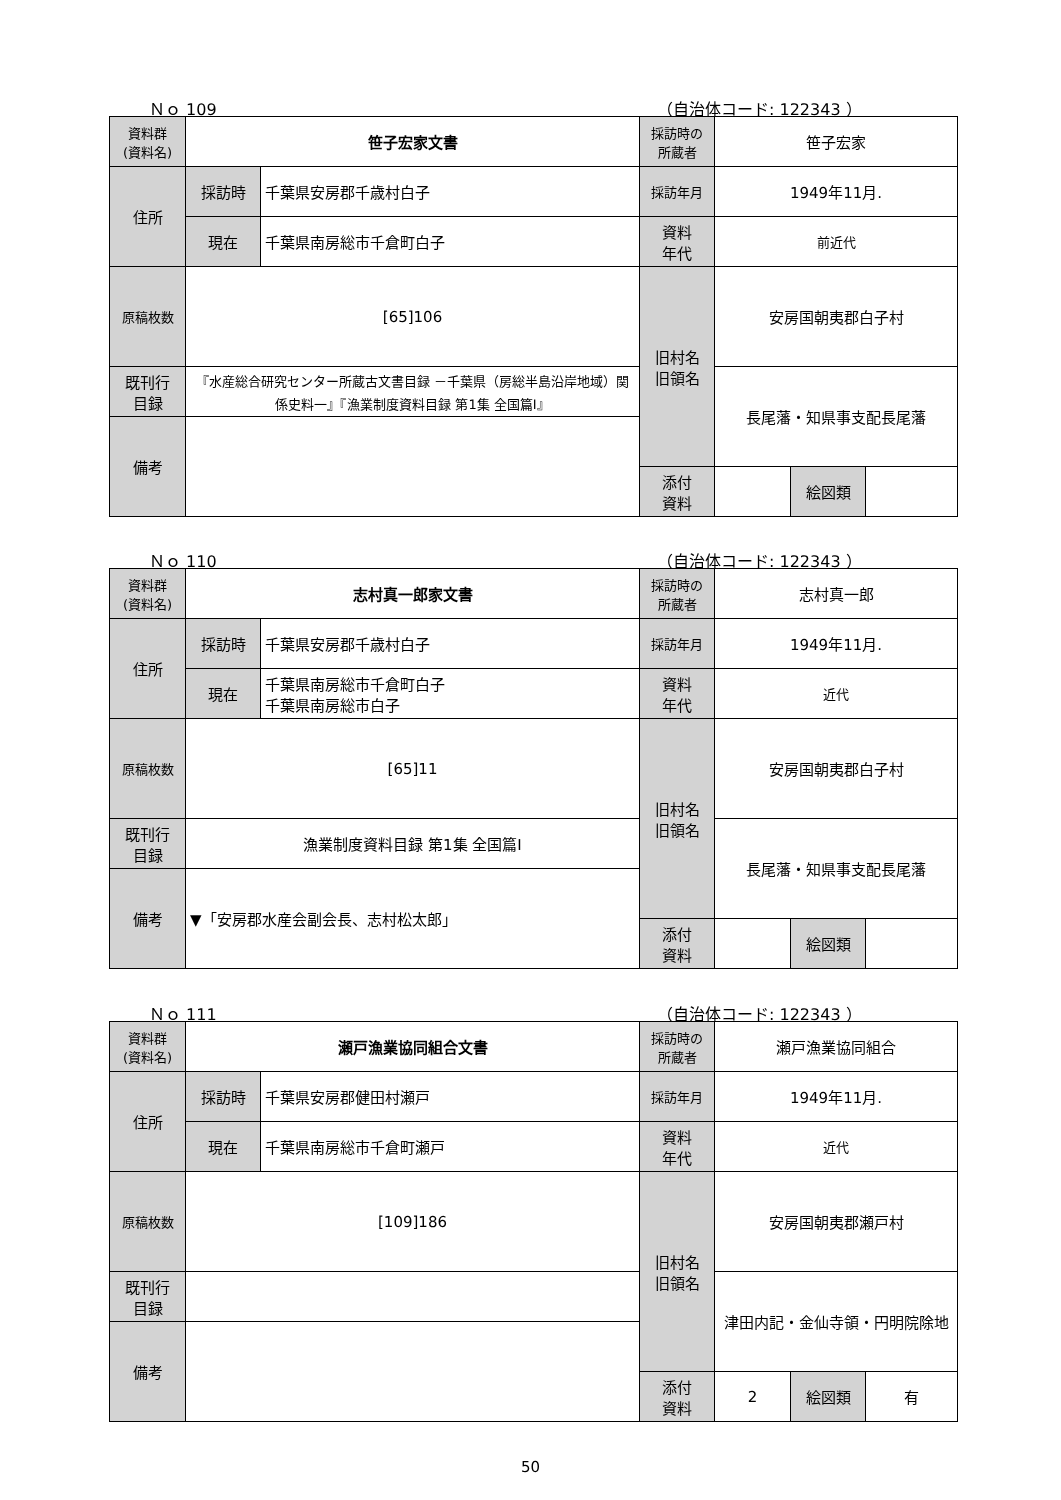Ｎｏ 109 （自治体コード: 122343 ）
| 資料群 (資料名) | 笹子宏家文書 | | 採訪時の 所蔵者 | 笹子宏家 | | |
| 住所 | 採訪時 | 千葉県安房郡千歳村白子 | 採訪年月 | 1949年11月. | | |
| | 現在 | 千葉県南房総市千倉町白子 | 資料 年代 | 前近代 | | |
| 原稿枚数 | [65]106 | | 旧村名 旧領名 | 安房国朝夷郡白子村 | | |
| 既刊行 目録 | 『水産総合研究センター所蔵古文書目録 －千葉県（房総半島沿岸地域）関係史料一』『漁業制度資料目録 第1集 全国篇Ⅰ』 | | | 長尾藩・知県事支配長尾藩 | | |
| 備考 | | | | | | |
| | | | 添付 資料 | | 絵図類 | |
Ｎｏ 110 （自治体コード: 122343 ）
| 資料群 (資料名) | 志村真一郎家文書 | | 採訪時の 所蔵者 | 志村真一郎 | | |
| 住所 | 採訪時 | 千葉県安房郡千歳村白子 | 採訪年月 | 1949年11月. | | |
| | 現在 | 千葉県南房総市千倉町白子 千葉県南房総市白子 | 資料 年代 | 近代 | | |
| 原稿枚数 | [65]11 | | 旧村名 旧領名 | 安房国朝夷郡白子村 | | |
| 既刊行 目録 | 漁業制度資料目録 第1集 全国篇Ⅰ | | | 長尾藩・知県事支配長尾藩 | | |
| 備考 | ▼「安房郡水産会副会長、志村松太郎」 | | | | | |
| | | | 添付 資料 | | 絵図類 | |
Ｎｏ 111 （自治体コード: 122343 ）
| 資料群 (資料名) | 瀬戸漁業協同組合文書 | | 採訪時の 所蔵者 | 瀬戸漁業協同組合 | | |
| 住所 | 採訪時 | 千葉県安房郡健田村瀬戸 | 採訪年月 | 1949年11月. | | |
| | 現在 | 千葉県南房総市千倉町瀬戸 | 資料 年代 | 近代 | | |
| 原稿枚数 | [109]186 | | 旧村名 旧領名 | 安房国朝夷郡瀬戸村 | | |
| 既刊行 目録 | | | | 津田内記・金仙寺領・円明院除地 | | |
| 備考 | | | | | | |
| | | | 添付 資料 | 2 | 絵図類 | 有 |
50